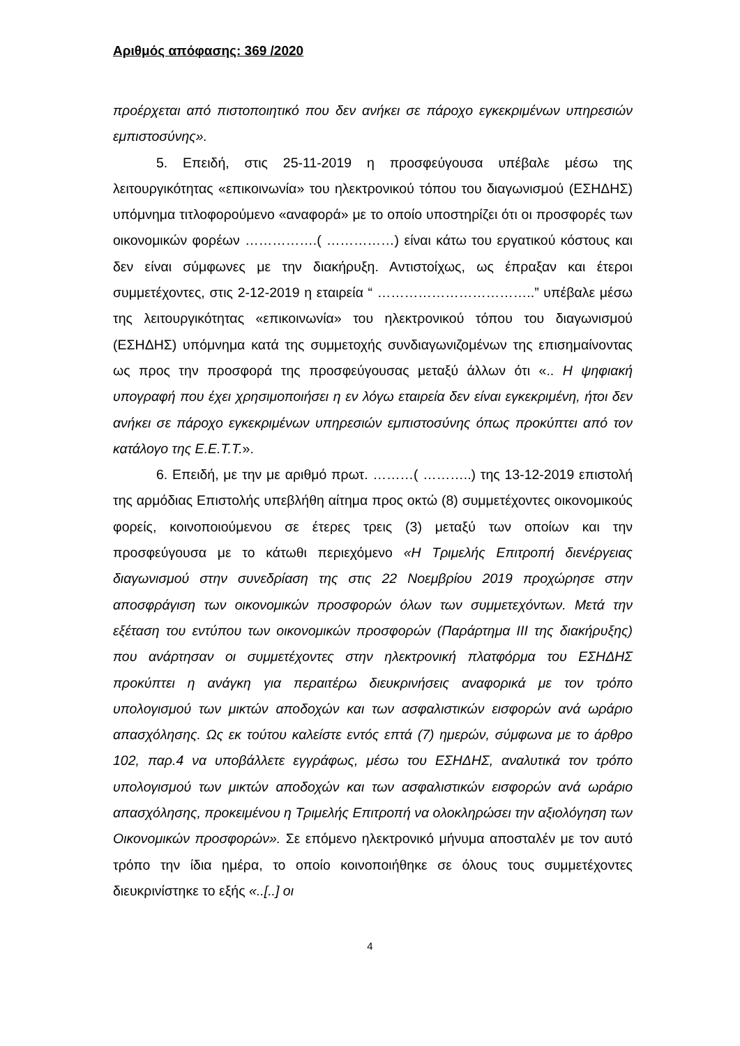Αριθμός απόφασης: 369 /2020
προέρχεται από πιστοποιητικό που δεν ανήκει σε πάροχο εγκεκριμένων υπηρεσιών εμπιστοσύνης».
5. Επειδή, στις 25-11-2019 η προσφεύγουσα υπέβαλε μέσω της λειτουργικότητας «επικοινωνία» του ηλεκτρονικού τόπου του διαγωνισμού (ΕΣΗΔΗΣ) υπόμνημα τιτλοφορούμενο «αναφορά» με το οποίο υποστηρίζει ότι οι προσφορές των οικονομικών φορέων …………….( ……………) είναι κάτω του εργατικού κόστους και δεν είναι σύμφωνες με την διακήρυξη. Αντιστοίχως, ως έπραξαν και έτεροι συμμετέχοντες, στις 2-12-2019 η εταιρεία “ ……………………………..” υπέβαλε μέσω της λειτουργικότητας «επικοινωνία» του ηλεκτρονικού τόπου του διαγωνισμού (ΕΣΗΔΗΣ) υπόμνημα κατά της συμμετοχής συνδιαγωνιζομένων της επισημαίνοντας ως προς την προσφορά της προσφεύγουσας μεταξύ άλλων ότι «.. Η ψηφιακή υπογραφή που έχει χρησιμοποιήσει η εν λόγω εταιρεία δεν είναι εγκεκριμένη, ήτοι δεν ανήκει σε πάροχο εγκεκριμένων υπηρεσιών εμπιστοσύνης όπως προκύπτει από τον κατάλογο της Ε.Ε.Τ.Τ.».
6. Επειδή, με την με αριθμό πρωτ. ………( ………..) της 13-12-2019 επιστολή της αρμόδιας Επιστολής υπεβλήθη αίτημα προς οκτώ (8) συμμετέχοντες οικονομικούς φορείς, κοινοποιούμενου σε έτερες τρεις (3) μεταξύ των οποίων και την προσφεύγουσα με το κάτωθι περιεχόμενο «Η Τριμελής Επιτροπή διενέργειας διαγωνισμού στην συνεδρίαση της στις 22 Νοεμβρίου 2019 προχώρησε στην αποσφράγιση των οικονομικών προσφορών όλων των συμμετεχόντων. Μετά την εξέταση του εντύπου των οικονομικών προσφορών (Παράρτημα ΙΙΙ της διακήρυξης) που ανάρτησαν οι συμμετέχοντες στην ηλεκτρονική πλατφόρμα του ΕΣΗΔΗΣ προκύπτει η ανάγκη για περαιτέρω διευκρινήσεις αναφορικά με τον τρόπο υπολογισμού των μικτών αποδοχών και των ασφαλιστικών εισφορών ανά ωράριο απασχόλησης. Ως εκ τούτου καλείστε εντός επτά (7) ημερών, σύμφωνα με το άρθρο 102, παρ.4 να υποβάλλετε εγγράφως, μέσω του ΕΣΗΔΗΣ, αναλυτικά τον τρόπο υπολογισμού των μικτών αποδοχών και των ασφαλιστικών εισφορών ανά ωράριο απασχόλησης, προκειμένου η Τριμελής Επιτροπή να ολοκληρώσει την αξιολόγηση των Οικονομικών προσφορών». Σε επόμενο ηλεκτρονικό μήνυμα αποσταλέν με τον αυτό τρόπο την ίδια ημέρα, το οποίο κοινοποιήθηκε σε όλους τους συμμετέχοντες διευκρινίστηκε το εξής «..[..] οι
4